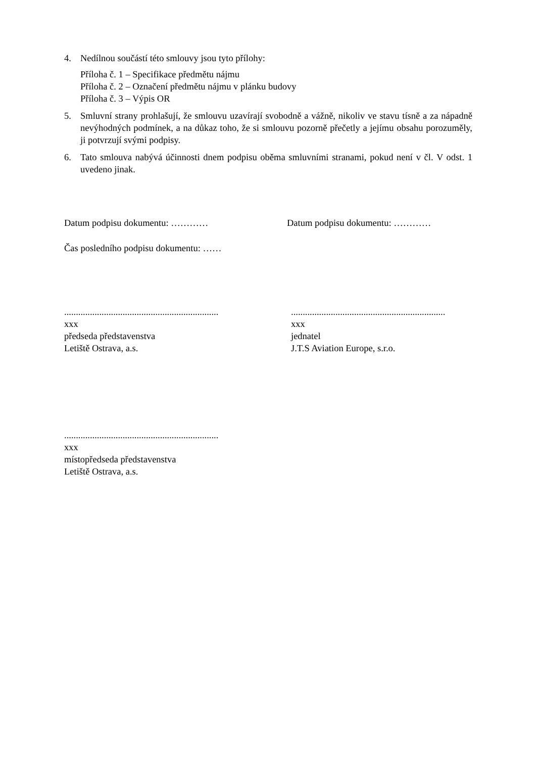4. Nedílnou součástí této smlouvy jsou tyto přílohy:
Příloha č. 1 – Specifikace předmětu nájmu
Příloha č. 2 – Označení předmětu nájmu v plánku budovy
Příloha č. 3 – Výpis OR
5. Smluvní strany prohlašují, že smlouvu uzavírají svobodně a vážně, nikoliv ve stavu tísně a za nápadně nevýhodných podmínek, a na důkaz toho, že si smlouvu pozorně přečetly a jejímu obsahu porozuměly, ji potvrzují svými podpisy.
6. Tato smlouva nabývá účinnosti dnem podpisu oběma smluvními stranami, pokud není v čl. V odst. 1 uvedeno jinak.
Datum podpisu dokumentu: ………… Datum podpisu dokumentu: …………
Čas posledního podpisu dokumentu: ……
..................................................................
xxx
předseda představenstva
Letiště Ostrava, a.s.
..................................................................
xxx
jednatel
J.T.S Aviation Europe, s.r.o.
..................................................................
xxx
místopředseda představenstva
Letiště Ostrava, a.s.